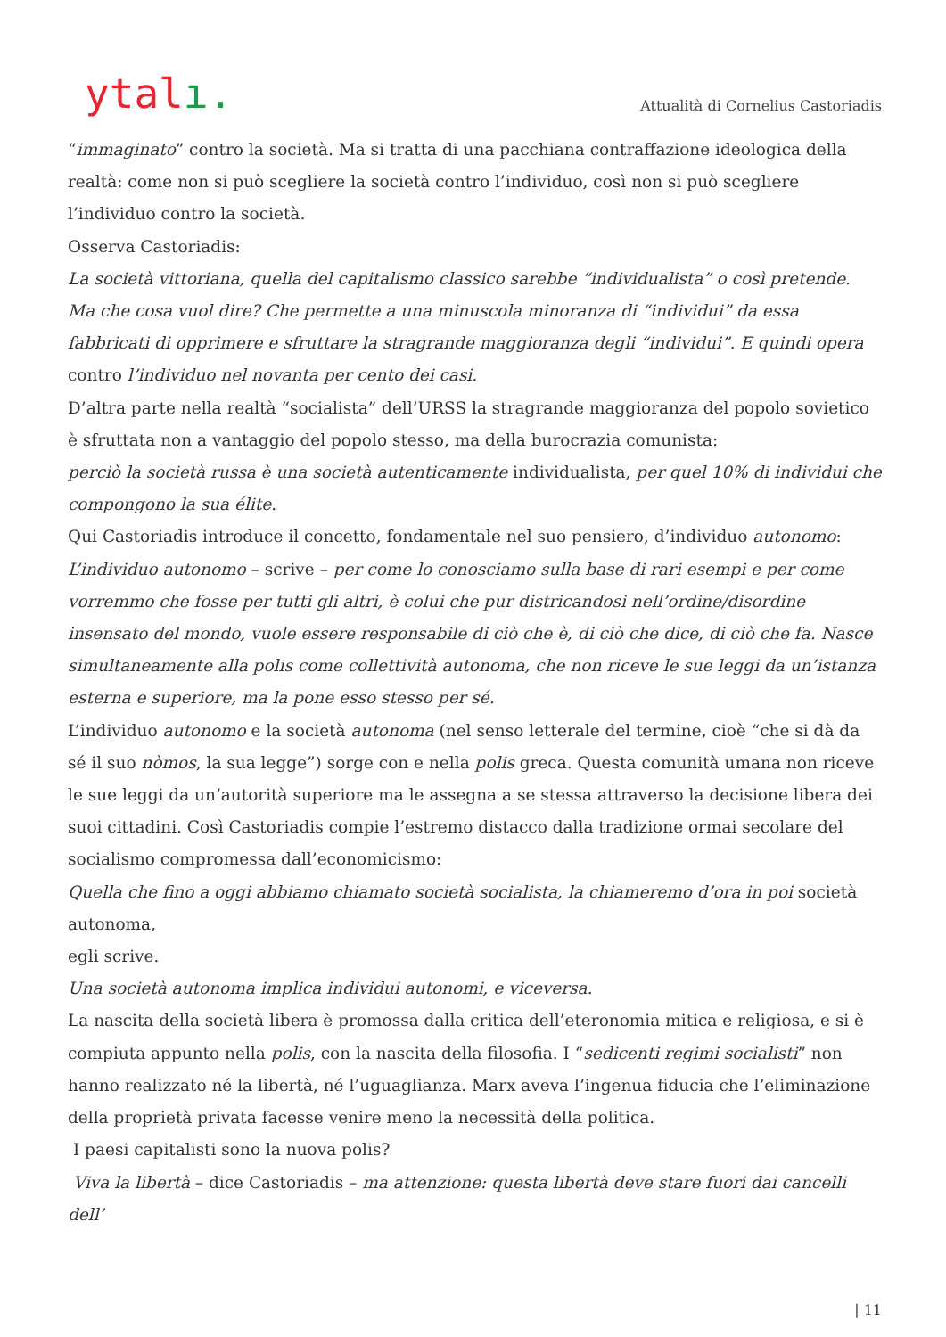ytalı.
Attualità di Cornelius Castoriadis
“immaginato” contro la società. Ma si tratta di una pacchiana contraffazione ideologica della realtà: come non si può scegliere la società contro l’individuo, così non si può scegliere l’individuo contro la società.
Osserva Castoriadis:
La società vittoriana, quella del capitalismo classico sarebbe “individualista” o così pretende. Ma che cosa vuol dire? Che permette a una minuscola minoranza di “individui” da essa fabbricati di opprimere e sfruttare la stragrande maggioranza degli “individui”. E quindi opera contro l’individuo nel novanta per cento dei casi.
D’altra parte nella realtà “socialista” dell’URSS la stragrande maggioranza del popolo sovietico è sfruttata non a vantaggio del popolo stesso, ma della burocrazia comunista:
perciò la società russa è una società autenticamente individualista, per quel 10% di individui che compongono la sua élite.
Qui Castoriadis introduce il concetto, fondamentale nel suo pensiero, d’individuo autonomo:
L’individuo autonomo – scrive – per come lo conosciamo sulla base di rari esempi e per come vorremmo che fosse per tutti gli altri, è colui che pur districandosi nell’ordine/disordine insensato del mondo, vuole essere responsabile di ciò che è, di ciò che dice, di ciò che fa. Nasce simultaneamente alla polis come collettività autonoma, che non riceve le sue leggi da un’istanza esterna e superiore, ma la pone esso stesso per sé.
L’individuo autonomo e la società autonoma (nel senso letterale del termine, cioè “che si dà da sé il suo nòmos, la sua legge”) sorge con e nella polis greca. Questa comunità umana non riceve le sue leggi da un’autorità superiore ma le assegna a se stessa attraverso la decisione libera dei suoi cittadini. Così Castoriadis compie l’estremo distacco dalla tradizione ormai secolare del socialismo compromessa dall’economicismo:
Quella che fino a oggi abbiamo chiamato società socialista, la chiameremo d’ora in poi società autonoma,
egli scrive.
Una società autonoma implica individui autonomi, e viceversa.
La nascita della società libera è promossa dalla critica dell’eteronomia mitica e religiosa, e si è compiuta appunto nella polis, con la nascita della filosofia. I “sedicenti regimi socialisti” non hanno realizzato né la libertà, né l’uguaglianza. Marx aveva l’ingenua fiducia che l’eliminazione della proprietà privata facesse venire meno la necessità della politica.
I paesi capitalisti sono la nuova polis?
Viva la libertà – dice Castoriadis – ma attenzione: questa libertà deve stare fuori dai cancelli dell’
| 11